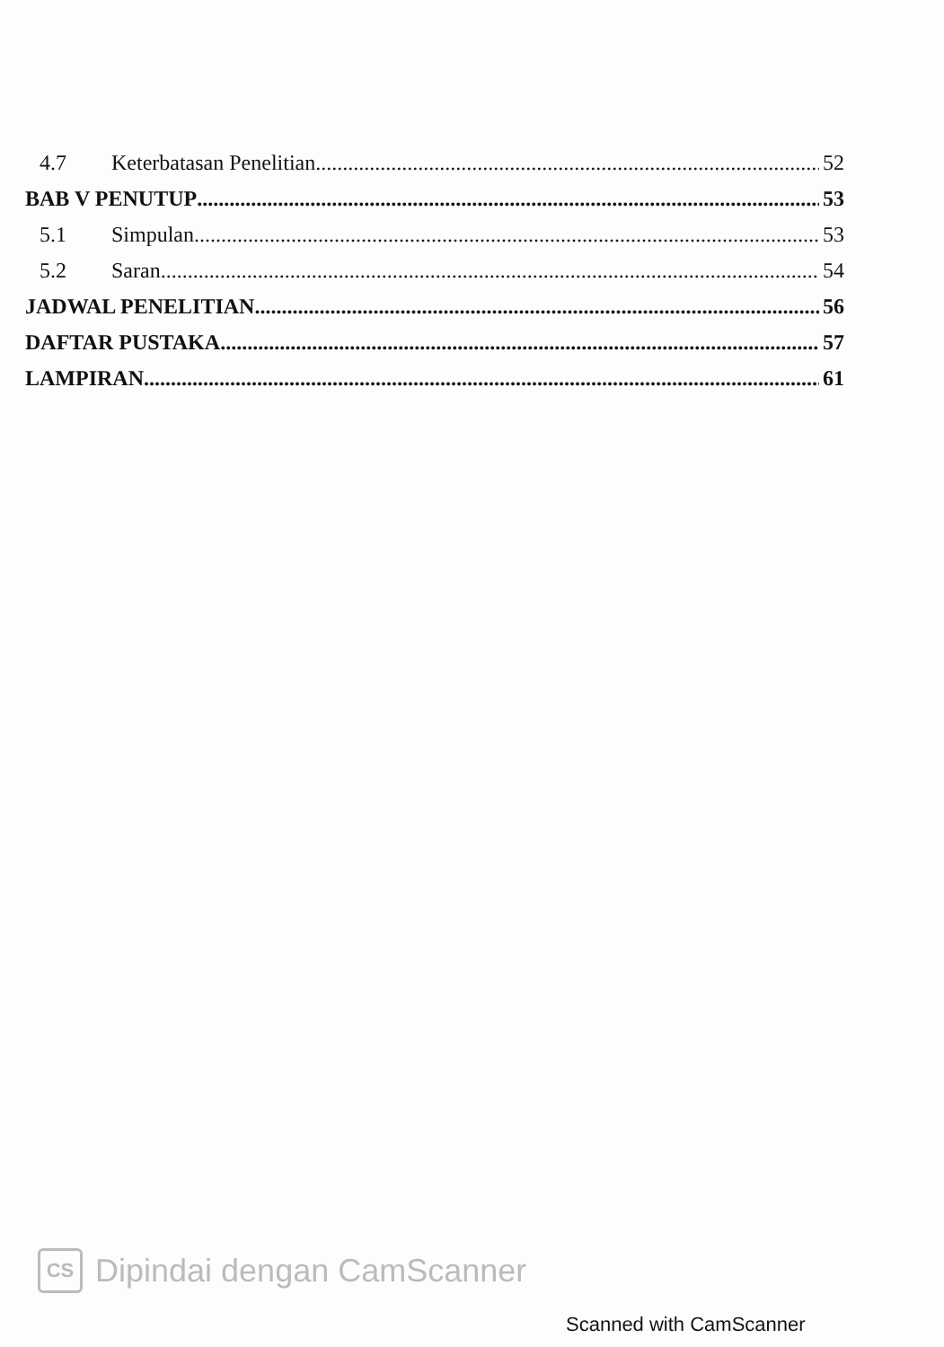4.7 Keterbatasan Penelitian 52
BAB V PENUTUP 53
5.1 Simpulan 53
5.2 Saran 54
JADWAL PENELITIAN 56
DAFTAR PUSTAKA 57
LAMPIRAN 61
CS Dipindai dengan CamScanner
Scanned with CamScanner